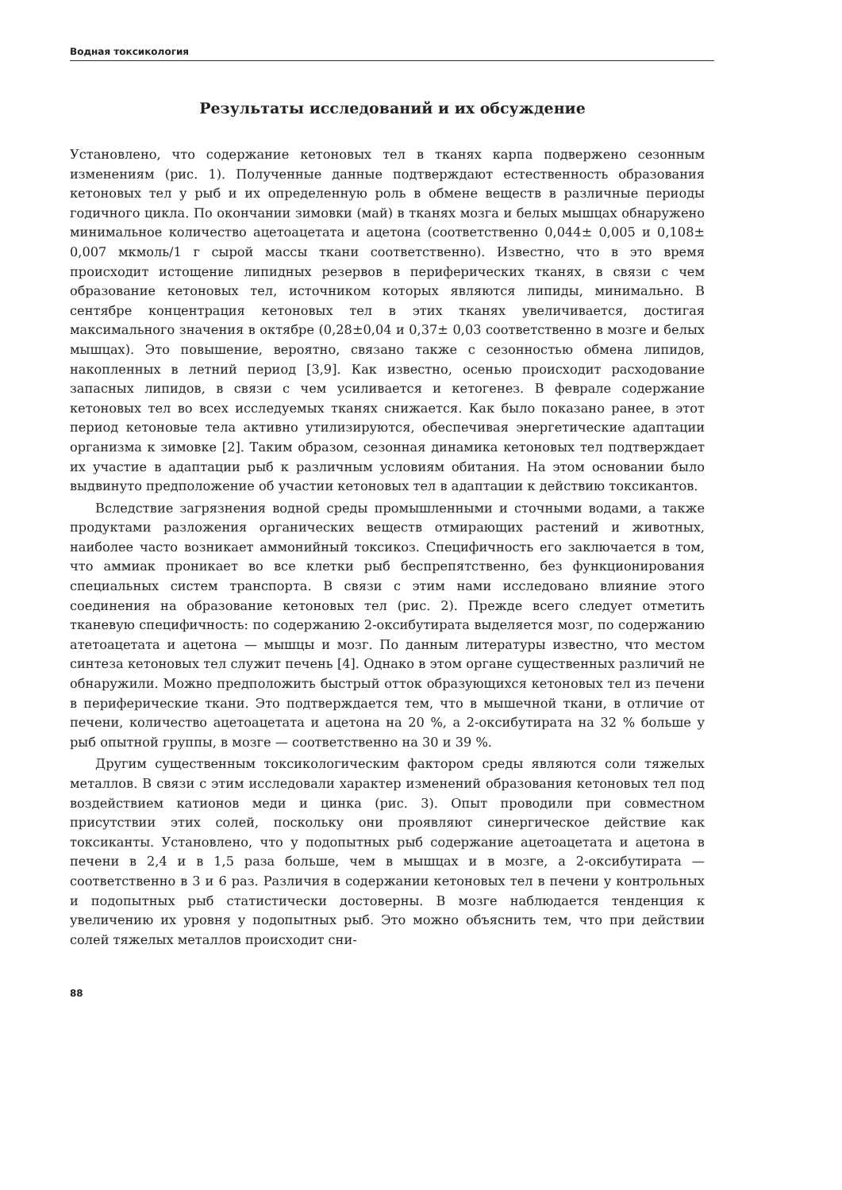Водная токсикология
Результаты исследований и их обсуждение
Установлено, что содержание кетоновых тел в тканях карпа подвержено сезонным изменениям (рис. 1). Полученные данные подтверждают естественность образования кетоновых тел у рыб и их определенную роль в обмене веществ в различные периоды годичного цикла. По окончании зимовки (май) в тканях мозга и белых мышцах обнаружено минимальное количество ацетоацетата и ацетона (соответственно 0,044± 0,005 и 0,108± 0,007 мкмоль/1 г сырой массы ткани соответственно). Известно, что в это время происходит истощение липидных резервов в периферических тканях, в связи с чем образование кетоновых тел, источником которых являются липиды, минимально. В сентябре концентрация кетоновых тел в этих тканях увеличивается, достигая максимального значения в октябре (0,28±0,04 и 0,37± 0,03 соответственно в мозге и белых мышцах). Это повышение, вероятно, связано также с сезонностью обмена липидов, накопленных в летний период [3,9]. Как известно, осенью происходит расходование запасных липидов, в связи с чем усиливается и кетогенез. В феврале содержание кетоновых тел во всех исследуемых тканях снижается. Как было показано ранее, в этот период кетоновые тела активно утилизируются, обеспечивая энергетические адаптации организма к зимовке [2]. Таким образом, сезонная динамика кетоновых тел подтверждает их участие в адаптации рыб к различным условиям обитания. На этом основании было выдвинуто предположение об участии кетоновых тел в адаптации к действию токсикантов.
Вследствие загрязнения водной среды промышленными и сточными водами, а также продуктами разложения органических веществ отмирающих растений и животных, наиболее часто возникает аммонийный токсикоз. Специфичность его заключается в том, что аммиак проникает во все клетки рыб беспрепятственно, без функционирования специальных систем транспорта. В связи с этим нами исследовано влияние этого соединения на образование кетоновых тел (рис. 2). Прежде всего следует отметить тканевую специфичность: по содержанию 2-оксибутирата выделяется мозг, по содержанию атетоацетата и ацетона — мышцы и мозг. По данным литературы известно, что местом синтеза кетоновых тел служит печень [4]. Однако в этом органе существенных различий не обнаружили. Можно предположить быстрый отток образующихся кетоновых тел из печени в периферические ткани. Это подтверждается тем, что в мышечной ткани, в отличие от печени, количество ацетоацетата и ацетона на 20 %, а 2-оксибутирата на 32 % больше у рыб опытной группы, в мозге — соответственно на 30 и 39 %.
Другим существенным токсикологическим фактором среды являются соли тяжелых металлов. В связи с этим исследовали характер изменений образования кетоновых тел под воздействием катионов меди и цинка (рис. 3). Опыт проводили при совместном присутствии этих солей, поскольку они проявляют синергическое действие как токсиканты. Установлено, что у подопытных рыб содержание ацетоацетата и ацетона в печени в 2,4 и в 1,5 раза больше, чем в мышцах и в мозге, а 2-оксибутирата — соответственно в 3 и 6 раз. Различия в содержании кетоновых тел в печени у контрольных и подопытных рыб статистически достоверны. В мозге наблюдается тенденция к увеличению их уровня у подопытных рыб. Это можно объяснить тем, что при действии солей тяжелых металлов происходит сни-
88